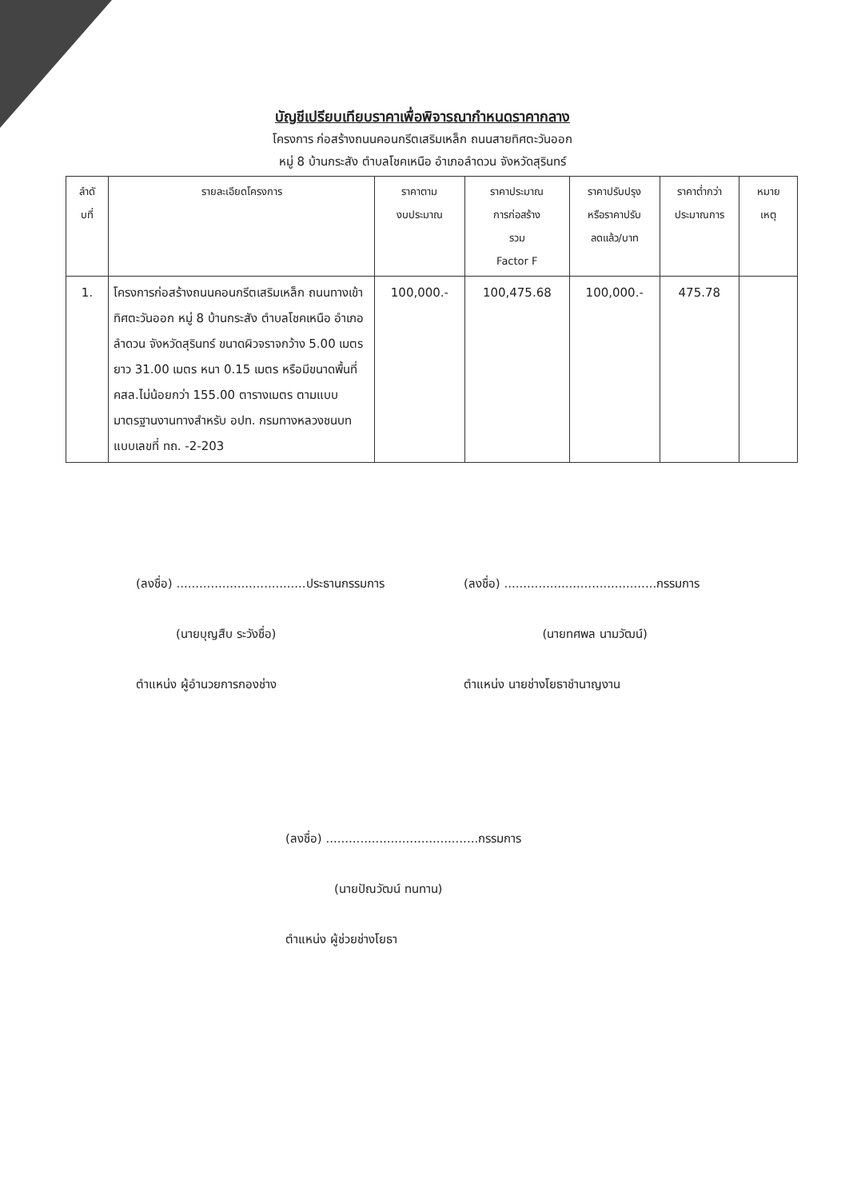บัญชีเปรียบเทียบราคาเพื่อพิจารณากำหนดราคากลาง
โครงการ ก่อสร้างถนนคอนกรีตเสริมเหล็ก ถนนสายทิศตะวันออก
หมู่ 8 บ้านกระสัง ตำบลโชคเหนือ อำเภอลำดวน จังหวัดสุรินทร์
| ลำดั บที่ | รายละเอียดโครงการ | ราคาตาม งบประมาณ | ราคาประมาณ การก่อสร้าง รวม Factor F | ราคาปรับปรุง หรือราคาปรับ ลดแล้ว/บาท | ราคาต่ำกว่า ประมาณการ | หมาย เหตุ |
| --- | --- | --- | --- | --- | --- | --- |
| 1. | โครงการก่อสร้างถนนคอนกรีตเสริมเหล็ก ถนนทางเข้าทิศตะวันออก หมู่ 8 บ้านกระสัง ตำบลโชคเหนือ อำเภอลำดวน จังหวัดสุรินทร์ ขนาดผิวจราจกว้าง 5.00 เมตร ยาว 31.00 เมตร หนา 0.15 เมตร หรือมีขนาดพื้นที่ คสล.ไม่น้อยกว่า 155.00 ตารางเมตร ตามแบบมาตรฐานงานทางสำหรับ อปท. กรมทางหลวงชนบท แบบเลขที่ ทถ. -2-203 | 100,000.- | 100,475.68 | 100,000.- | 475.78 | |
(ลงชื่อ) ..................................ประธานกรรมการ
(ลงชื่อ) ........................................กรรมการ
(นายบุญสืบ ระวังชื่อ) (นายทศพล นามวัฒน์)
ตำแหน่ง ผู้อำนวยการกองช่าง ตำแหน่ง นายช่างโยธาชำนาญงาน
(ลงชื่อ) ........................................กรรมการ
(นายปัณวัฒน์ ทนทาน)
ตำแหน่ง ผู้ช่วยช่างโยธา